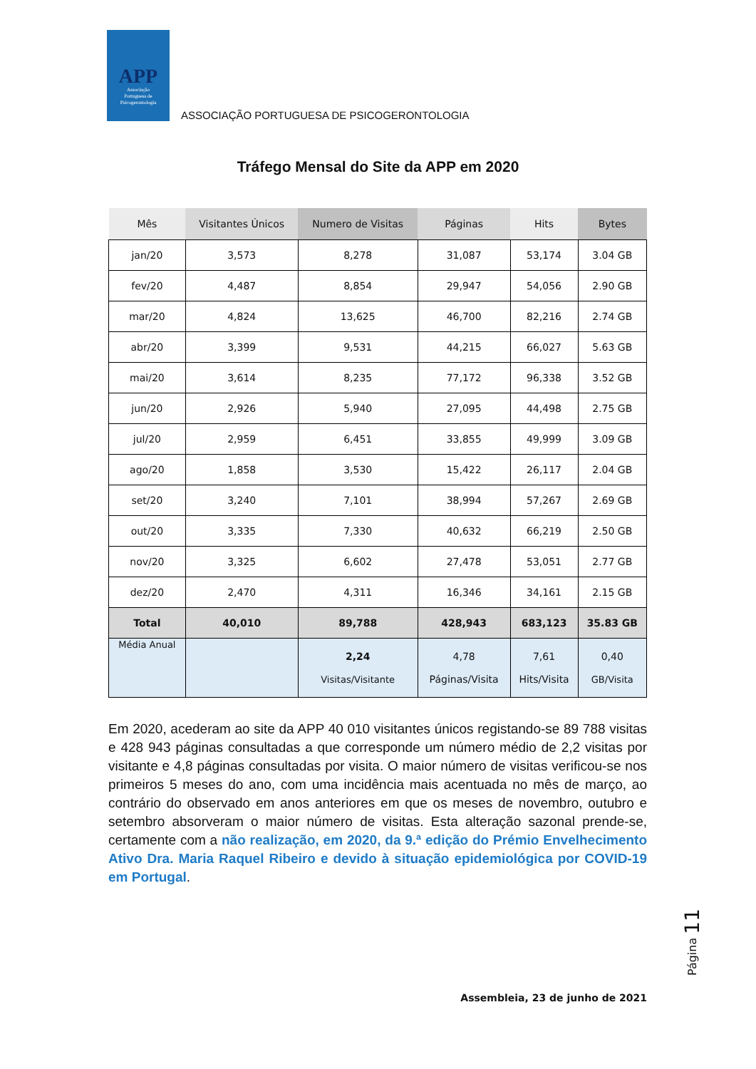APP
Associação
Portuguesa de
Psicogerontologia
ASSOCIAÇÃO PORTUGUESA DE PSICOGERONTOLOGIA
Tráfego Mensal do Site da APP em 2020
| Mês | Visitantes Únicos | Numero de Visitas | Páginas | Hits | Bytes |
| --- | --- | --- | --- | --- | --- |
| jan/20 | 3,573 | 8,278 | 31,087 | 53,174 | 3.04 GB |
| fev/20 | 4,487 | 8,854 | 29,947 | 54,056 | 2.90 GB |
| mar/20 | 4,824 | 13,625 | 46,700 | 82,216 | 2.74 GB |
| abr/20 | 3,399 | 9,531 | 44,215 | 66,027 | 5.63 GB |
| mai/20 | 3,614 | 8,235 | 77,172 | 96,338 | 3.52 GB |
| jun/20 | 2,926 | 5,940 | 27,095 | 44,498 | 2.75 GB |
| jul/20 | 2,959 | 6,451 | 33,855 | 49,999 | 3.09 GB |
| ago/20 | 1,858 | 3,530 | 15,422 | 26,117 | 2.04 GB |
| set/20 | 3,240 | 7,101 | 38,994 | 57,267 | 2.69 GB |
| out/20 | 3,335 | 7,330 | 40,632 | 66,219 | 2.50 GB |
| nov/20 | 3,325 | 6,602 | 27,478 | 53,051 | 2.77 GB |
| dez/20 | 2,470 | 4,311 | 16,346 | 34,161 | 2.15 GB |
| Total | 40,010 | 89,788 | 428,943 | 683,123 | 35.83 GB |
| Média Anual | | 2,24 Visitas/Visitante | 4,78 Páginas/Visita | 7,61 Hits/Visita | 0,40 GB/Visita |
Em 2020, acederam ao site da APP 40 010 visitantes únicos registando-se 89 788 visitas e 428 943 páginas consultadas a que corresponde um número médio de 2,2 visitas por visitante e 4,8 páginas consultadas por visita. O maior número de visitas verificou-se nos primeiros 5 meses do ano, com uma incidência mais acentuada no mês de março, ao contrário do observado em anos anteriores em que os meses de novembro, outubro e setembro absorveram o maior número de visitas. Esta alteração sazonal prende-se, certamente com a não realização, em 2020, da 9.ª edição do Prémio Envelhecimento Ativo Dra. Maria Raquel Ribeiro e devido à situação epidemiológica por COVID-19 em Portugal.
Página 11
Assembleia, 23 de junho de 2021